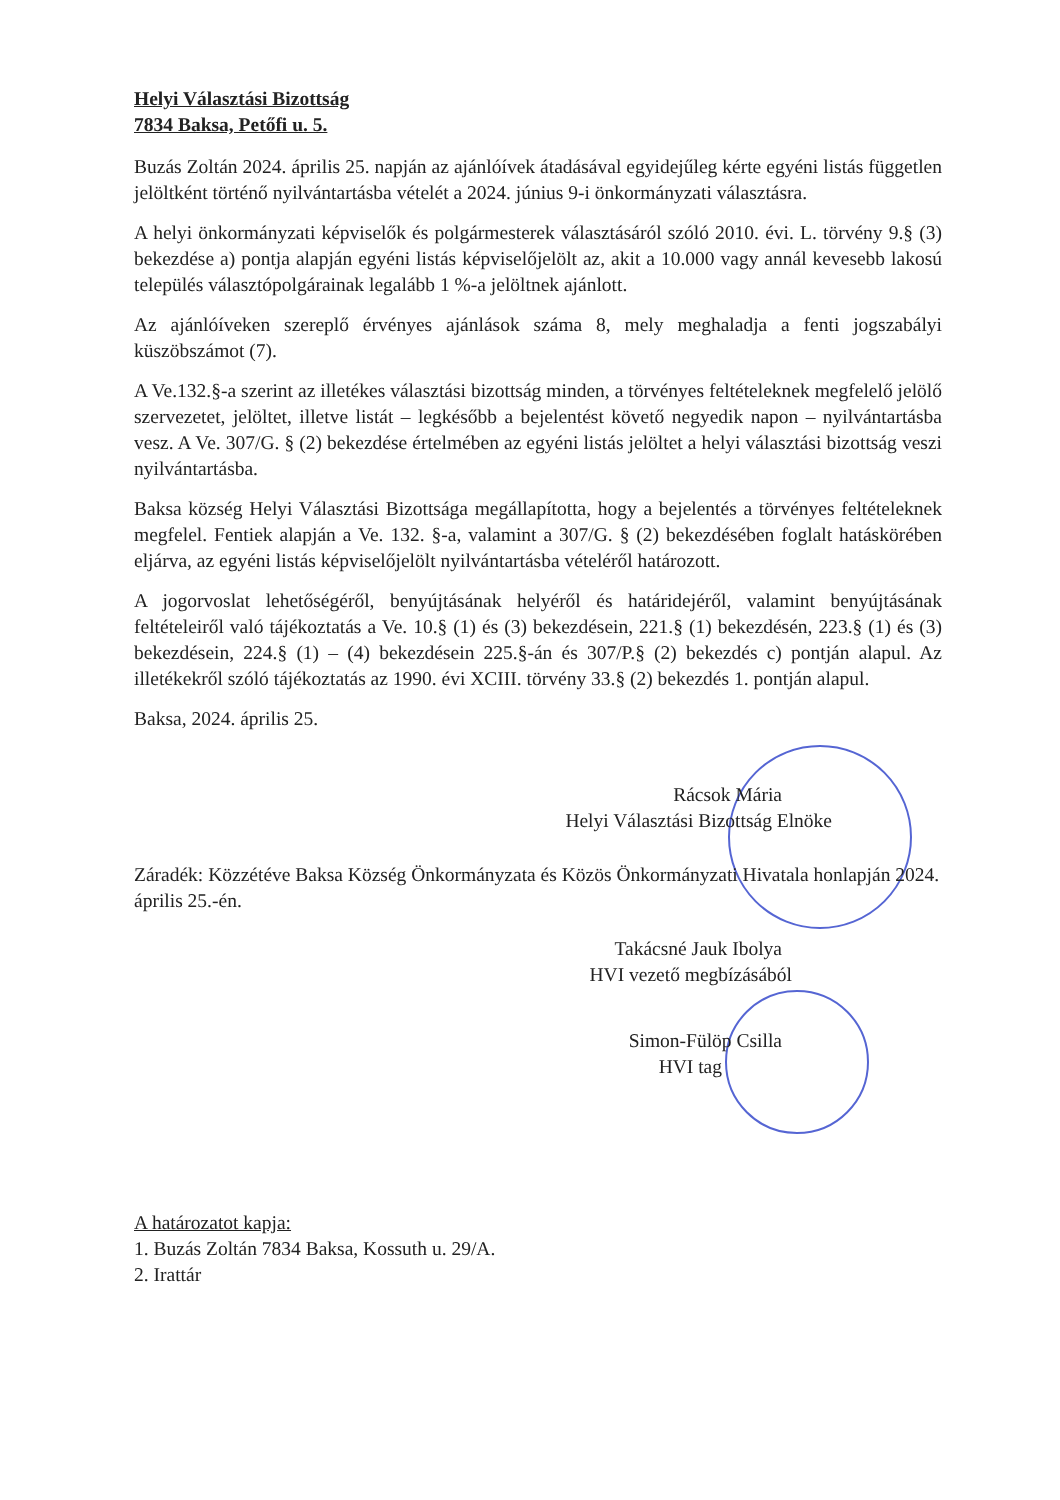Helyi Választási Bizottság
7834 Baksa, Petőfi u. 5.
Buzás Zoltán 2024. április 25. napján az ajánlóívek átadásával egyidejűleg kérte egyéni listás független jelöltként történő nyilvántartásba vételét a 2024. június 9-i önkormányzati választásra.
A helyi önkormányzati képviselők és polgármesterek választásáról szóló 2010. évi. L. törvény 9.§ (3) bekezdése a) pontja alapján egyéni listás képviselőjelölt az, akit a 10.000 vagy annál kevesebb lakosú település választópolgárainak legalább 1 %-a jelöltnek ajánlott.
Az ajánlóíveken szereplő érvényes ajánlások száma 8, mely meghaladja a fenti jogszabályi küszöbszámot (7).
A Ve.132.§-a szerint az illetékes választási bizottság minden, a törvényes feltételeknek megfelelő jelölő szervezetet, jelöltet, illetve listát – legkésőbb a bejelentést követő negyedik napon – nyilvántartásba vesz. A Ve. 307/G. § (2) bekezdése értelmében az egyéni listás jelöltet a helyi választási bizottság veszi nyilvántartásba.
Baksa község Helyi Választási Bizottsága megállapította, hogy a bejelentés a törvényes feltételeknek megfelel. Fentiek alapján a Ve. 132. §-a, valamint a 307/G. § (2) bekezdésében foglalt hatáskörében eljárva, az egyéni listás képviselőjelölt nyilvántartásba vételéről határozott.
A jogorvoslat lehetőségéről, benyújtásának helyéről és határidejéről, valamint benyújtásának feltételeiről való tájékoztatás a Ve. 10.§ (1) és (3) bekezdésein, 221.§ (1) bekezdésén, 223.§ (1) és (3) bekezdésein, 224.§ (1) – (4) bekezdésein 225.§-án és 307/P.§ (2) bekezdés c) pontján alapul. Az illetékekről szóló tájékoztatás az 1990. évi XCIII. törvény 33.§ (2) bekezdés 1. pontján alapul.
Baksa, 2024. április 25.
Rácsok Mária
Helyi Választási Bizottság Elnöke
Záradék: Közzétéve Baksa Község Önkormányzata és Közös Önkormányzati Hivatala honlapján 2024. április 25.-én.
Takácsné Jauk Ibolya
HVI vezető megbízásából
Simon-Fülöp Csilla
HVI tag
A határozatot kapja:
1. Buzás Zoltán 7834 Baksa, Kossuth u. 29/A.
2. Irattár